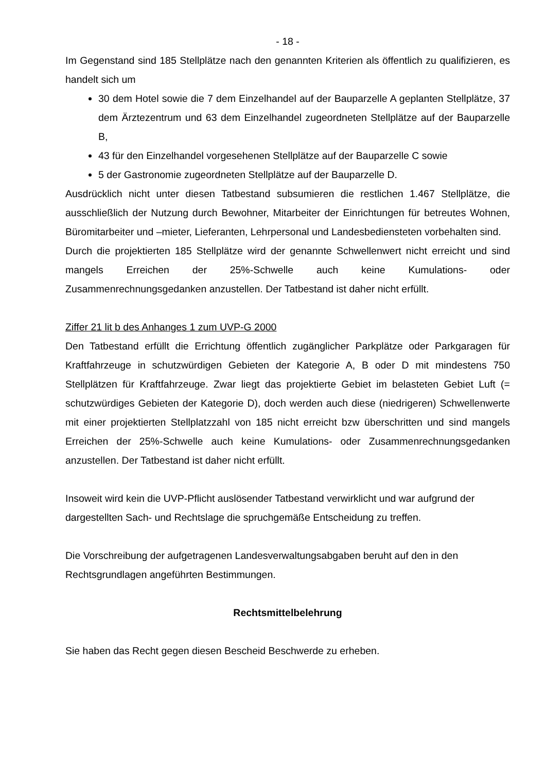- 18 -
Im Gegenstand sind 185 Stellplätze nach den genannten Kriterien als öffentlich zu qualifizieren, es handelt sich um
30 dem Hotel sowie die 7 dem Einzelhandel auf der Bauparzelle A geplanten Stellplätze, 37 dem Ärztezentrum und 63 dem Einzelhandel zugeordneten Stellplätze auf der Bauparzelle B,
43 für den Einzelhandel vorgesehenen Stellplätze auf der Bauparzelle C sowie
5 der Gastronomie zugeordneten Stellplätze auf der Bauparzelle D.
Ausdrücklich nicht unter diesen Tatbestand subsumieren die restlichen 1.467 Stellplätze, die ausschließlich der Nutzung durch Bewohner, Mitarbeiter der Einrichtungen für betreutes Wohnen, Büromitarbeiter und –mieter, Lieferanten, Lehrpersonal und Landesbediensteten vorbehalten sind.
Durch die projektierten 185 Stellplätze wird der genannte Schwellenwert nicht erreicht und sind mangels Erreichen der 25%-Schwelle auch keine Kumulations- oder Zusammenrechnungsgedanken anzustellen. Der Tatbestand ist daher nicht erfüllt.
Ziffer 21 lit b des Anhanges 1 zum UVP-G 2000
Den Tatbestand erfüllt die Errichtung öffentlich zugänglicher Parkplätze oder Parkgaragen für Kraftfahrzeuge in schutzwürdigen Gebieten der Kategorie A, B oder D mit mindestens 750 Stellplätzen für Kraftfahrzeuge. Zwar liegt das projektierte Gebiet im belasteten Gebiet Luft (= schutzwürdiges Gebieten der Kategorie D), doch werden auch diese (niedrigeren) Schwellenwerte mit einer projektierten Stellplatzzahl von 185 nicht erreicht bzw überschritten und sind mangels Erreichen der 25%-Schwelle auch keine Kumulations- oder Zusammenrechnungsgedanken anzustellen. Der Tatbestand ist daher nicht erfüllt.
Insoweit wird kein die UVP-Pflicht auslösender Tatbestand verwirklicht und war aufgrund der dargestellten Sach- und Rechtslage die spruchgemäße Entscheidung zu treffen.
Die Vorschreibung der aufgetragenen Landesverwaltungsabgaben beruht auf den in den Rechtsgrundlagen angeführten Bestimmungen.
Rechtsmittelbelehrung
Sie haben das Recht gegen diesen Bescheid Beschwerde zu erheben.